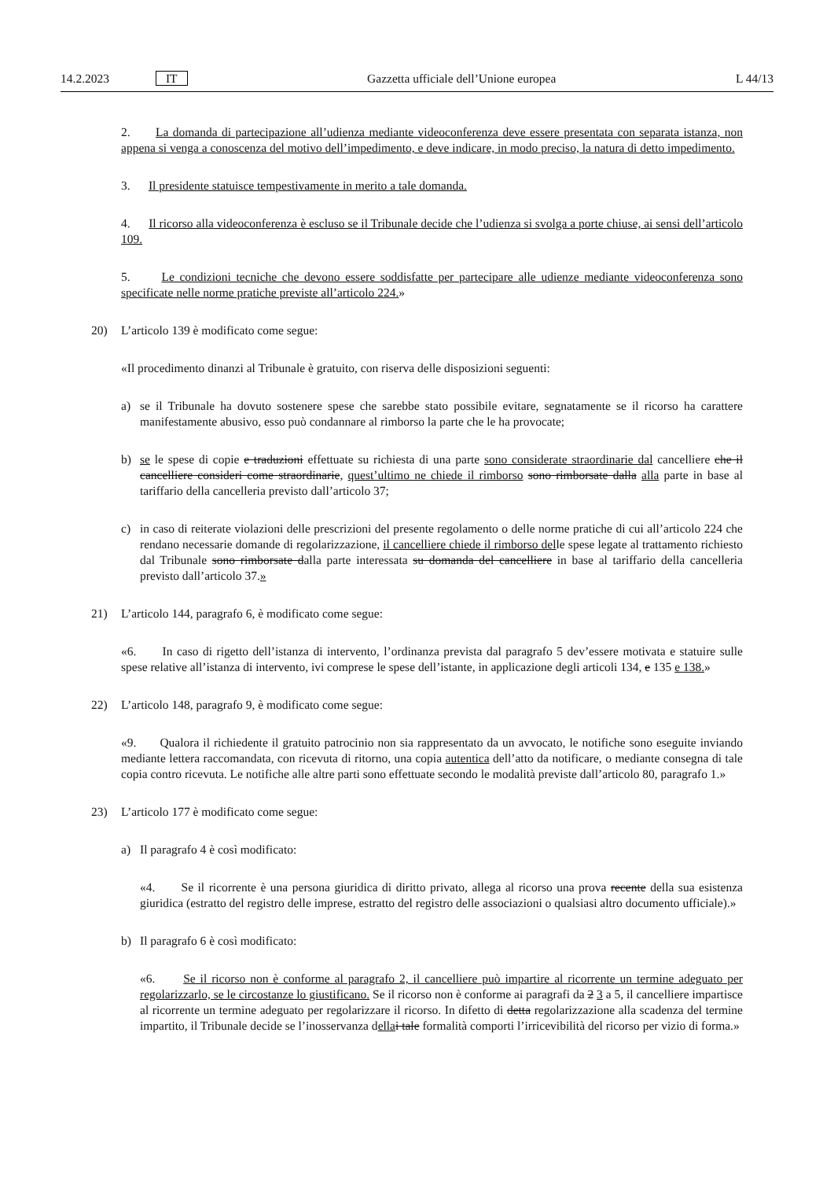14.2.2023 IT Gazzetta ufficiale dell’Unione europea L 44/13
2. La domanda di partecipazione all’udienza mediante videoconferenza deve essere presentata con separata istanza, non appena si venga a conoscenza del motivo dell’impedimento, e deve indicare, in modo preciso, la natura di detto impedimento.
3. Il presidente statuisce tempestivamente in merito a tale domanda.
4. Il ricorso alla videoconferenza è escluso se il Tribunale decide che l’udienza si svolga a porte chiuse, ai sensi dell’articolo 109.
5. Le condizioni tecniche che devono essere soddisfatte per partecipare alle udienze mediante videoconferenza sono specificate nelle norme pratiche previste all’articolo 224.»
20) L’articolo 139 è modificato come segue:
«Il procedimento dinanzi al Tribunale è gratuito, con riserva delle disposizioni seguenti:
a) se il Tribunale ha dovuto sostenere spese che sarebbe stato possibile evitare, segnatamente se il ricorso ha carattere manifestamente abusivo, esso può condannare al rimborso la parte che le ha provocate;
b) se le spese di copie e traduzioni effettuate su richiesta di una parte sono considerate straordinarie dal cancelliere che il cancelliere consideri come straordinarie, quest’ultimo ne chiede il rimborso sono rimborsate dalla alla parte in base al tariffario della cancelleria previsto dall’articolo 37;
c) in caso di reiterate violazioni delle prescrizioni del presente regolamento o delle norme pratiche di cui all’articolo 224 che rendano necessarie domande di regolarizzazione, il cancelliere chiede il rimborso delle spese legate al trattamento richiesto dal Tribunale sono rimborsate dalla parte interessata su domanda del cancelliere in base al tariffario della cancelleria previsto dall’articolo 37.»
21) L’articolo 144, paragrafo 6, è modificato come segue:
«6. In caso di rigetto dell’istanza di intervento, l’ordinanza prevista dal paragrafo 5 dev’essere motivata e statuire sulle spese relative all’istanza di intervento, ivi comprese le spese dell’istante, in applicazione degli articoli 134, e 135 e 138.»
22) L’articolo 148, paragrafo 9, è modificato come segue:
«9. Qualora il richiedente il gratuito patrocinio non sia rappresentato da un avvocato, le notifiche sono eseguite inviando mediante lettera raccomandata, con ricevuta di ritorno, una copia autentica dell’atto da notificare, o mediante consegna di tale copia contro ricevuta. Le notifiche alle altre parti sono effettuate secondo le modalità previste dall’articolo 80, paragrafo 1.»
23) L’articolo 177 è modificato come segue:
a) Il paragrafo 4 è così modificato:
«4. Se il ricorrente è una persona giuridica di diritto privato, allega al ricorso una prova recente della sua esistenza giuridica (estratto del registro delle imprese, estratto del registro delle associazioni o qualsiasi altro documento ufficiale).»
b) Il paragrafo 6 è così modificato:
«6. Se il ricorso non è conforme al paragrafo 2, il cancelliere può impartire al ricorrente un termine adeguato per regolarizzarlo, se le circostanze lo giustificano. Se il ricorso non è conforme ai paragrafi da 2 3 a 5, il cancelliere impartisce al ricorrente un termine adeguato per regolarizzare il ricorso. In difetto di detta regolarizzazione alla scadenza del termine impartito, il Tribunale decide se l’inosservanza della i tale formalità comporti l’irricevibilità del ricorso per vizio di forma.»